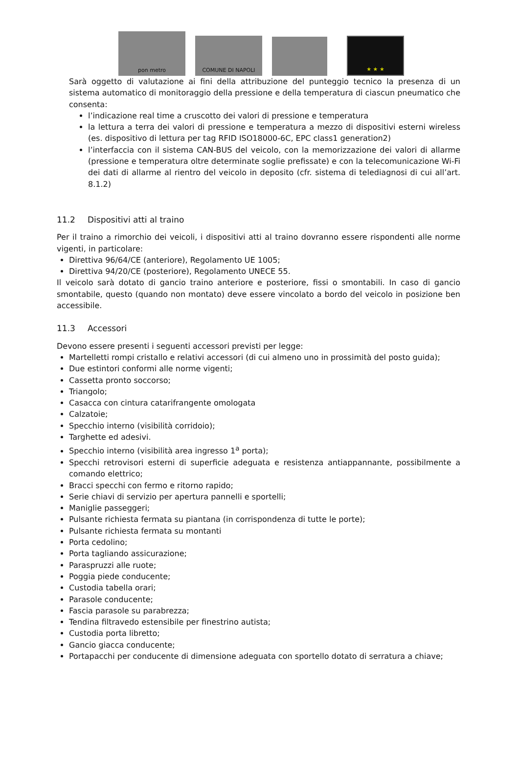pon metro
COMUNE DI NAPOLI
★ ★ ★
Sarà oggetto di valutazione ai fini della attribuzione del punteggio tecnico la presenza di un sistema automatico di monitoraggio della pressione e della temperatura di ciascun pneumatico che consenta:
l’indicazione real time a cruscotto dei valori di pressione e temperatura
la lettura a terra dei valori di pressione e temperatura a mezzo di dispositivi esterni wireless (es. dispositivo di lettura per tag RFID ISO18000-6C, EPC class1 generation2)
l’interfaccia con il sistema CAN-BUS del veicolo, con la memorizzazione dei valori di allarme (pressione e temperatura oltre determinate soglie prefissate) e con la telecomunicazione Wi-Fi dei dati di allarme al rientro del veicolo in deposito (cfr. sistema di telediagnosi di cui all’art. 8.1.2)
11.2 Dispositivi atti al traino
Per il traino a rimorchio dei veicoli, i dispositivi atti al traino dovranno essere rispondenti alle norme vigenti, in particolare:
Direttiva 96/64/CE (anteriore), Regolamento UE 1005;
Direttiva 94/20/CE (posteriore), Regolamento UNECE 55.
Il veicolo sarà dotato di gancio traino anteriore e posteriore, fissi o smontabili. In caso di gancio smontabile, questo (quando non montato) deve essere vincolato a bordo del veicolo in posizione ben accessibile.
11.3 Accessori
Devono essere presenti i seguenti accessori previsti per legge:
Martelletti rompi cristallo e relativi accessori (di cui almeno uno in prossimità del posto guida);
Due estintori conformi alle norme vigenti;
Cassetta pronto soccorso;
Triangolo;
Casacca con cintura catarifrangente omologata
Calzatoie;
Specchio interno (visibilità corridoio);
Targhette ed adesivi.
Specchio interno (visibilità area ingresso 1<sup>a</sup> porta);
Specchi retrovisori esterni di superficie adeguata e resistenza antiappannante, possibilmente a comando elettrico;
Bracci specchi con fermo e ritorno rapido;
Serie chiavi di servizio per apertura pannelli e sportelli;
Maniglie passeggeri;
Pulsante richiesta fermata su piantana (in corrispondenza di tutte le porte);
Pulsante richiesta fermata su montanti
Porta cedolino;
Porta tagliando assicurazione;
Paraspruzzi alle ruote;
Poggia piede conducente;
Custodia tabella orari;
Parasole conducente;
Fascia parasole su parabrezza;
Tendina filtravedo estensibile per finestrino autista;
Custodia porta libretto;
Gancio giacca conducente;
Portapacchi per conducente di dimensione adeguata con sportello dotato di serratura a chiave;